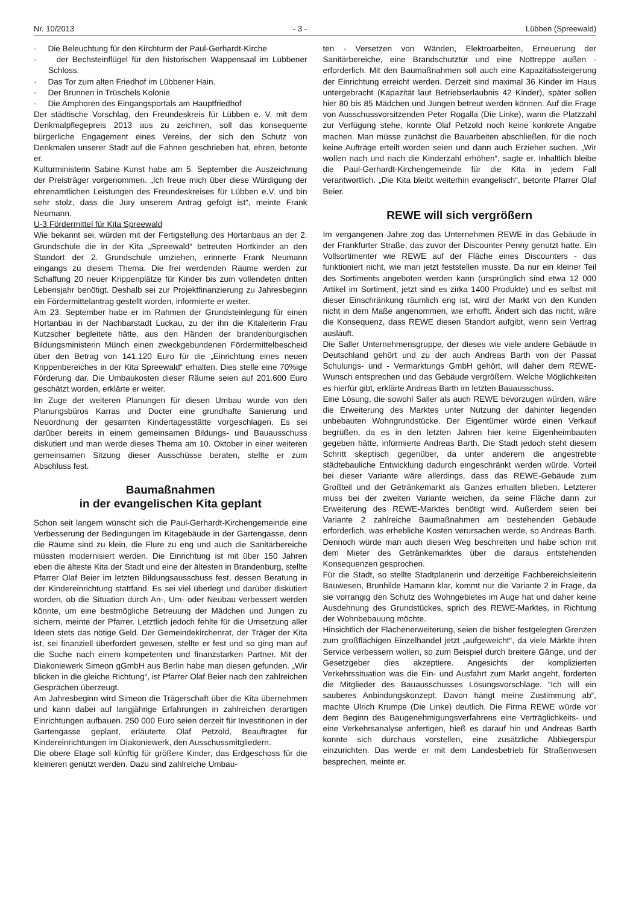Nr. 10/2013 - 3 - Lübben (Spreewald)
· Die Beleuchtung für den Kirchturm der Paul-Gerhardt-Kirche
· der Bechsteinflügel für den historischen Wappensaal im Lübbener Schloss.
· Das Tor zum alten Friedhof im Lübbener Hain.
· Der Brunnen in Trüschels Kolonie
· Die Amphoren des Eingangsportals am Hauptfriedhof
Der städtische Vorschlag, den Freundeskreis für Lübben e. V. mit dem Denkmalpflegepreis 2013 aus zu zeichnen, soll das konsequente bürgerliche Engagement eines Vereins, der sich den Schutz von Denkmalen unserer Stadt auf die Fahnen geschrieben hat, ehren, betonte er.
Kulturministerin Sabine Kunst habe am 5. September die Auszeichnung der Preisträger vorgenommen. „Ich freue mich über diese Würdigung der ehrenamtlichen Leistungen des Freundeskreises für Lübben e.V. und bin sehr stolz, dass die Jury unserem Antrag gefolgt ist“, meinte Frank Neumann.
U-3 Fördermittel für Kita Spreewald
Wie bekannt sei, würden mit der Fertigstellung des Hortanbaus an der 2. Grundschule die in der Kita „Spreewald“ betreuten Hortkinder an den Standort der 2. Grundschule umziehen, erinnerte Frank Neumann eingangs zu diesem Thema. Die frei werdenden Räume werden zur Schaffung 20 neuer Krippenplätze für Kinder bis zum vollendeten dritten Lebensjahr benötigt. Deshalb sei zur Projektfinanzierung zu Jahresbeginn ein Fördermittelantrag gestellt worden, informierte er weiter.
Am 23. September habe er im Rahmen der Grundsteinlegung für einen Hortanbau in der Nachbarstadt Luckau, zu der ihn die Kitaleiterin Frau Kutzscher begleitete hätte, aus den Händen der brandenburgischen Bildungsministerin Münch einen zweckgebundenen Fördermittelbescheid über den Betrag von 141.120 Euro für die „Einrichtung eines neuen Krippenbereiches in der Kita Spreewald“ erhalten. Dies stelle eine 70%ige Förderung dar. Die Umbaukosten dieser Räume seien auf 201.600 Euro geschätzt worden, erklärte er weiter.
Im Zuge der weiteren Planungen für diesen Umbau wurde von den Planungsbüros Karras und Docter eine grundhafte Sanierung und Neuordnung der gesamten Kindertagesstätte vorgeschlagen. Es sei darüber bereits in einem gemeinsamen Bildungs- und Bauausschuss diskutiert und man werde dieses Thema am 10. Oktober in einer weiteren gemeinsamen Sitzung dieser Ausschüsse beraten, stellte er zum Abschluss fest.
Baumaßnahmen
in der evangelischen Kita geplant
Schon seit langem wünscht sich die Paul-Gerhardt-Kirchengemeinde eine Verbesserung der Bedingungen im Kitagebäude in der Gartengasse, denn die Räume sind zu klein, die Flure zu eng und auch die Sanitärbereiche müssten modernisiert werden. Die Einrichtung ist mit über 150 Jahren eben die älteste Kita der Stadt und eine der ältesten in Brandenburg, stellte Pfarrer Olaf Beier im letzten Bildungsausschuss fest, dessen Beratung in der Kindereinrichtung stattfand. Es sei viel überlegt und darüber diskutiert worden, ob die Situation durch An-, Um- oder Neubau verbessert werden könnte, um eine bestmögliche Betreuung der Mädchen und Jungen zu sichern, meinte der Pfarrer. Letztlich jedoch fehlte für die Umsetzung aller Ideen stets das nötige Geld. Der Gemeindekirchenrat, der Träger der Kita ist, sei finanziell überfordert gewesen, stellte er fest und so ging man auf die Suche nach einem kompetenten und finanzstarken Partner. Mit der Diakoniewerk Simeon gGmbH aus Berlin habe man diesen gefunden. „Wir blicken in die gleiche Richtung“, ist Pfarrer Olaf Beier nach den zahlreichen Gesprächen überzeugt.
Am Jahresbeginn wird Simeon die Trägerschaft über die Kita übernehmen und kann dabei auf langjährige Erfahrungen in zahlreichen derartigen Einrichtungen aufbauen. 250 000 Euro seien derzeit für Investitionen in der Gartengasse geplant, erläuterte Olaf Petzold, Beauftragter für Kindereinrichtungen im Diakoniewerk, den Ausschussmitgliedern.
Die obere Etage soll künftig für größere Kinder, das Erdgeschoss für die kleineren genutzt werden. Dazu sind zahlreiche Umbau-
ten - Versetzen von Wänden, Elektroarbeiten, Erneuerung der Sanitärbereiche, eine Brandschutztür und eine Nottreppe außen - erforderlich. Mit den Baumaßnahmen soll auch eine Kapazitätssteigerung der Einrichtung erreicht werden. Derzeit sind maximal 36 Kinder im Haus untergebracht (Kapazität laut Betriebserlaubnis 42 Kinder), später sollen hier 80 bis 85 Mädchen und Jungen betreut werden können. Auf die Frage von Ausschussvorsitzenden Peter Rogalla (Die Linke), wann die Platzzahl zur Verfügung stehe, konnte Olaf Petzold noch keine konkrete Angabe machen. Man müsse zunächst die Bauarbeiten abschließen, für die noch keine Aufträge erteilt worden seien und dann auch Erzieher suchen. „Wir wollen nach und nach die Kinderzahl erhöhen“, sagte er. Inhaltlich bleibe die Paul-Gerhardt-Kirchengemeinde für die Kita in jedem Fall verantwortlich. „Die Kita bleibt weiterhin evangelisch“, betonte Pfarrer Olaf Beier.
REWE will sich vergrößern
Im vergangenen Jahre zog das Unternehmen REWE in das Gebäude in der Frankfurter Straße, das zuvor der Discounter Penny genutzt hatte. Ein Vollsortimenter wie REWE auf der Fläche eines Discounters - das funktioniert nicht, wie man jetzt feststellen musste. Da nur ein kleiner Teil des Sortiments angeboten werden kann (ursprünglich sind etwa 12 000 Artikel im Sortiment, jetzt sind es zirka 1400 Produkte) und es selbst mit dieser Einschränkung räumlich eng ist, wird der Markt von den Kunden nicht in dem Maße angenommen, wie erhofft. Ändert sich das nicht, wäre die Konsequenz, dass REWE diesen Standort aufgibt, wenn sein Vertrag ausläuft.
Die Saller Unternehmensgruppe, der dieses wie viele andere Gebäude in Deutschland gehört und zu der auch Andreas Barth von der Passat Schulungs- und - Vermarktungs GmbH gehört, will daher dem REWE-Wunsch entsprechen und das Gebäude vergrößern. Welche Möglichkeiten es hierfür gibt, erklärte Andreas Barth im letzten Bauausschuss.
Eine Lösung, die sowohl Saller als auch REWE bevorzugen würden, wäre die Erweiterung des Marktes unter Nutzung der dahinter liegenden unbebauten Wohngrundstücke. Der Eigentümer würde einen Verkauf begrüßen, da es in den letzten Jahren hier keine Eigenheimbauten gegeben hätte, informierte Andreas Barth. Die Stadt jedoch steht diesem Schritt skeptisch gegenüber, da unter anderem die angestrebte städtebauliche Entwicklung dadurch eingeschränkt werden würde. Vorteil bei dieser Variante wäre allerdings, dass das REWE-Gebäude zum Großteil und der Getränkemarkt als Ganzes erhalten blieben. Letzterer muss bei der zweiten Variante weichen, da seine Fläche dann zur Erweiterung des REWE-Marktes benötigt wird. Außerdem seien bei Variante 2 zahlreiche Baumaßnahmen am bestehenden Gebäude erforderlich, was erhebliche Kosten verursachen werde, so Andreas Barth. Dennoch würde man auch diesen Weg beschreiten und habe schon mit dem Mieter des Getränkemarktes über die daraus entstehenden Konsequenzen gesprochen.
Für die Stadt, so stellte Stadtplanerin und derzeitige Fachbereichsleiterin Bauwesen, Brunhilde Hamann klar, kommt nur die Variante 2 in Frage, da sie vorrangig den Schutz des Wohngebietes im Auge hat und daher keine Ausdehnung des Grundstückes, sprich des REWE-Marktes, in Richtung der Wohnbebauung möchte.
Hinsichtlich der Flächenerweiterung, seien die bisher festgelegten Grenzen zum großflächigen Einzelhandel jetzt „aufgeweicht“, da viele Märkte ihren Service verbessern wollen, so zum Beispiel durch breitere Gänge, und der Gesetzgeber dies akzeptiere. Angesichts der komplizierten Verkehrssituation was die Ein- und Ausfahrt zum Markt angeht, forderten die Mitglieder des Bauausschusses Lösungsvorschläge. “Ich will ein sauberes Anbindungskonzept. Davon hängt meine Zustimmung ab“, machte Ulrich Krumpe (Die Linke) deutlich. Die Firma REWE würde vor dem Beginn des Baugenehmigungsverfahrens eine Verträglichkeits- und eine Verkehrsanalyse anfertigen, hieß es darauf hin und Andreas Barth konnte sich durchaus vorstellen, eine zusätzliche Abbiegerspur einzurichten. Das werde er mit dem Landesbetrieb für Straßenwesen besprechen, meinte er.